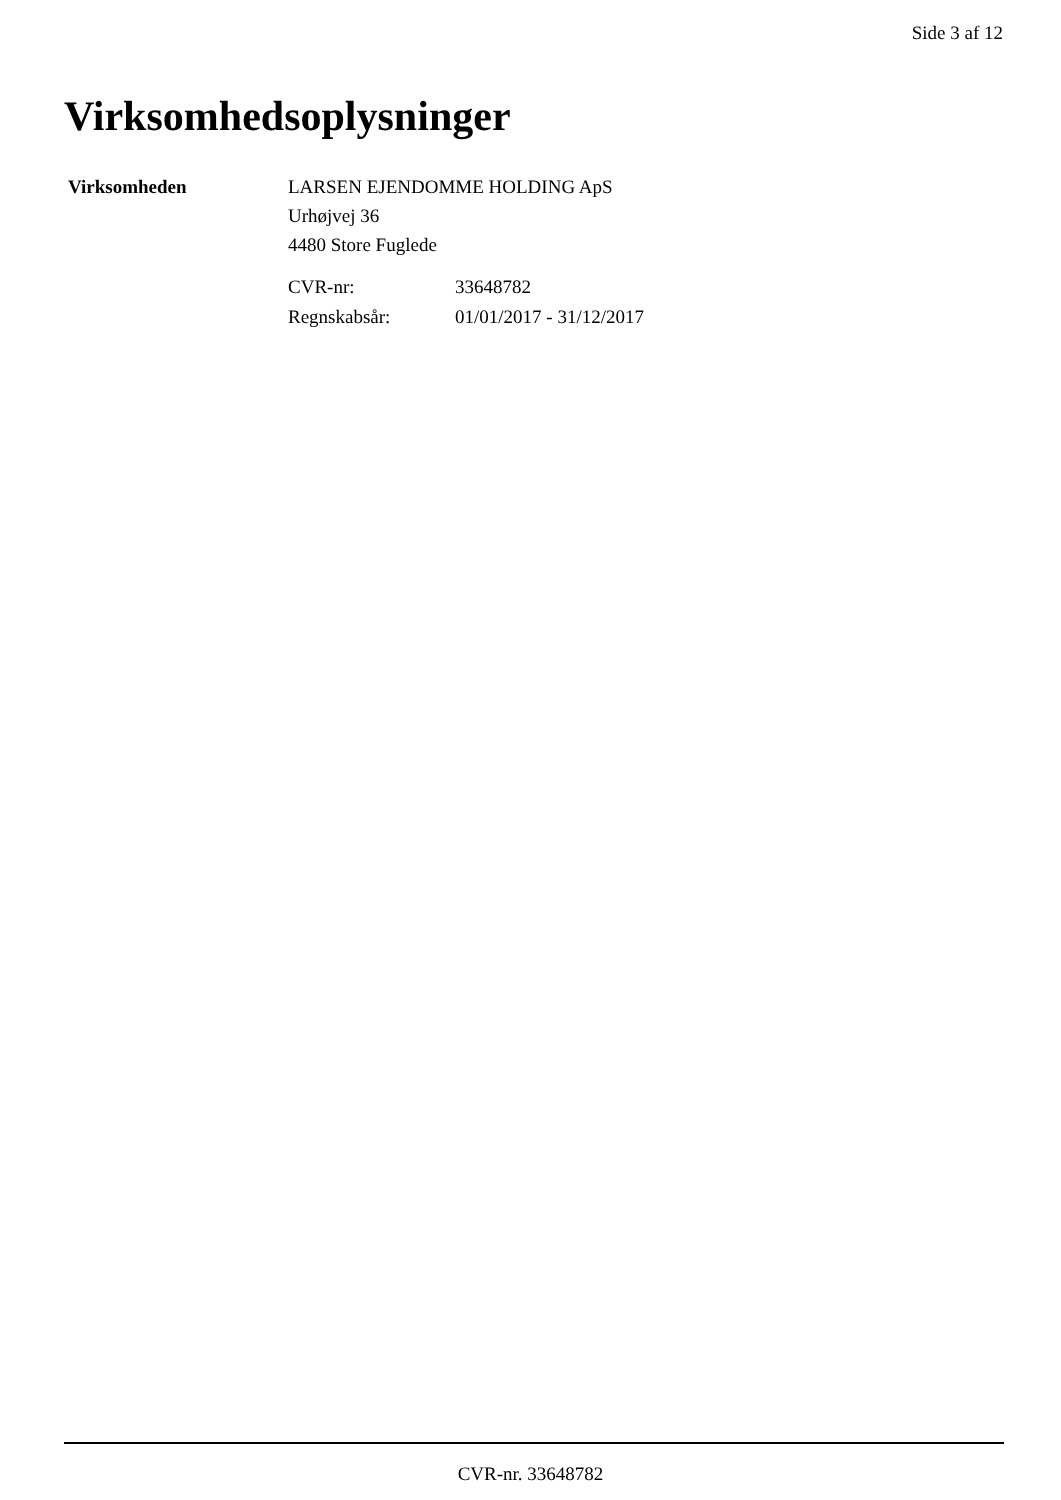Side 3 af 12
Virksomhedsoplysninger
Virksomheden LARSEN EJENDOMME HOLDING ApS
Urhøjvej 36
4480 Store Fuglede
| CVR-nr: | 33648782 |
| Regnskabsår: | 01/01/2017 - 31/12/2017 |
CVR-nr. 33648782